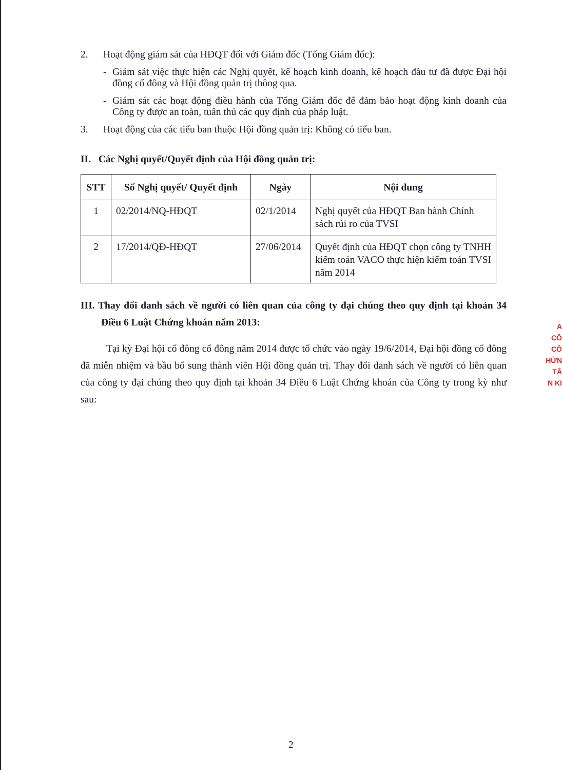2. Hoạt động giám sát của HĐQT đối với Giám đốc (Tổng Giám đốc):
- Giám sát việc thực hiện các Nghị quyết, kế hoạch kinh doanh, kế hoạch đầu tư đã được Đại hội đồng cổ đông và Hội đồng quản trị thông qua.
- Giám sát các hoạt động điều hành của Tổng Giám đốc để đảm bảo hoạt động kinh doanh của Công ty được an toàn, tuân thủ các quy định của pháp luật.
3. Hoạt động của các tiểu ban thuộc Hội đồng quản trị: Không có tiểu ban.
II. Các Nghị quyết/Quyết định của Hội đồng quản trị:
| STT | Số Nghị quyết/ Quyết định | Ngày | Nội dung |
| --- | --- | --- | --- |
| 1 | 02/2014/NQ-HĐQT | 02/1/2014 | Nghị quyết của HĐQT Ban hành Chính sách rủi ro của TVSI |
| 2 | 17/2014/QĐ-HĐQT | 27/06/2014 | Quyết định của HĐQT chọn công ty TNHH kiểm toán VACO thực hiện kiểm toán TVSI năm 2014 |
III. Thay đổi danh sách về người có liên quan của công ty đại chúng theo quy định tại khoản 34 Điều 6 Luật Chứng khoán năm 2013:
Tại kỳ Đại hội cổ đông cổ đông năm 2014 được tổ chức vào ngày 19/6/2014, Đại hội đồng cổ đông đã miễn nhiệm và bầu bổ sung thành viên Hội đồng quản trị. Thay đổi danh sách về người có liên quan của công ty đại chúng theo quy định tại khoản 34 Điều 6 Luật Chứng khoán của Công ty trong kỳ như sau:
A
CÔ
CÔ
HỨN
TÂ
N KI
2